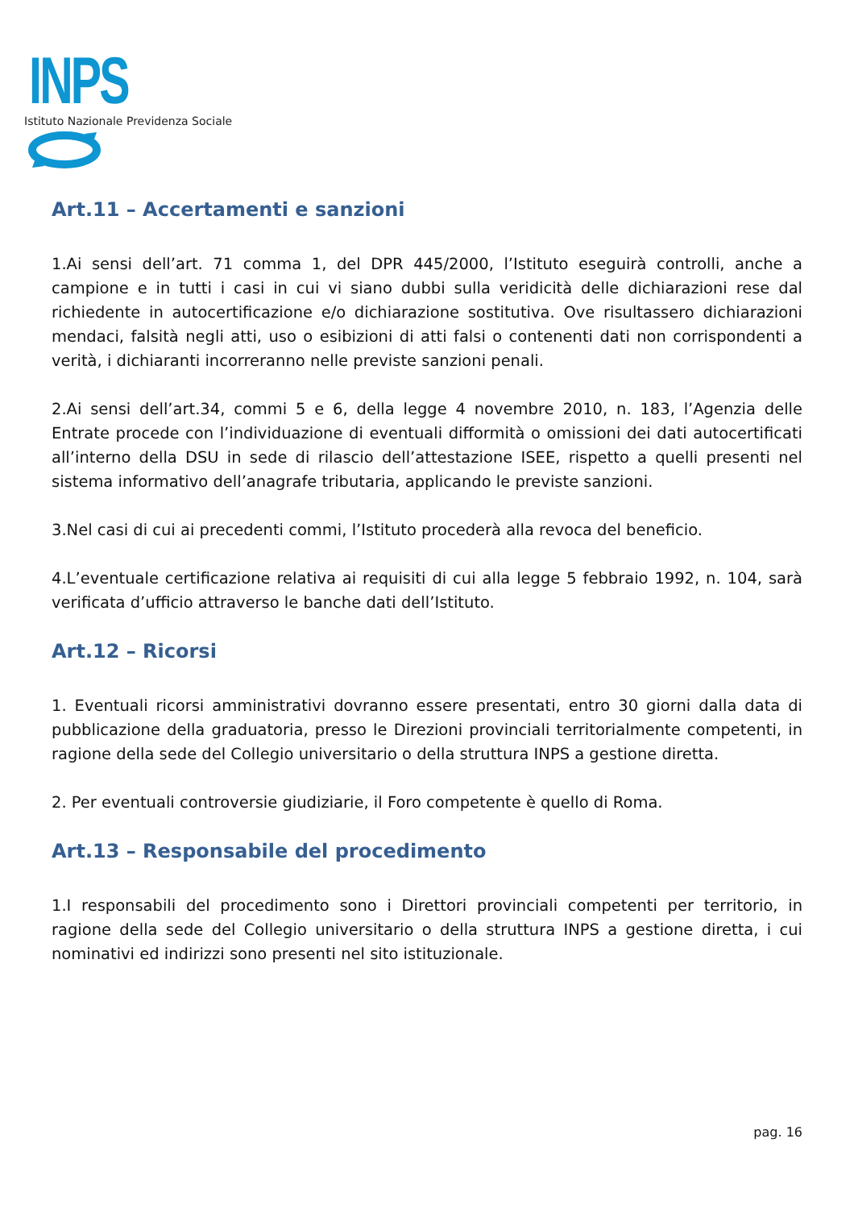INPS
Istituto Nazionale Previdenza Sociale
Art.11 – Accertamenti e sanzioni
1.Ai sensi dell’art. 71 comma 1, del DPR 445/2000, l’Istituto eseguirà controlli, anche a campione e in tutti i casi in cui vi siano dubbi sulla veridicità delle dichiarazioni rese dal richiedente in autocertificazione e/o dichiarazione sostitutiva. Ove risultassero dichiarazioni mendaci, falsità negli atti, uso o esibizioni di atti falsi o contenenti dati non corrispondenti a verità, i dichiaranti incorreranno nelle previste sanzioni penali.
2.Ai sensi dell’art.34, commi 5 e 6, della legge 4 novembre 2010, n. 183, l’Agenzia delle Entrate procede con l’individuazione di eventuali difformità o omissioni dei dati autocertificati all’interno della DSU in sede di rilascio dell’attestazione ISEE, rispetto a quelli presenti nel sistema informativo dell’anagrafe tributaria, applicando le previste sanzioni.
3.Nel casi di cui ai precedenti commi, l’Istituto procederà alla revoca del beneficio.
4.L’eventuale certificazione relativa ai requisiti di cui alla legge 5 febbraio 1992, n. 104, sarà verificata d’ufficio attraverso le banche dati dell’Istituto.
Art.12 – Ricorsi
1. Eventuali ricorsi amministrativi dovranno essere presentati, entro 30 giorni dalla data di pubblicazione della graduatoria, presso le Direzioni provinciali territorialmente competenti, in ragione della sede del Collegio universitario o della struttura INPS a gestione diretta.
2. Per eventuali controversie giudiziarie, il Foro competente è quello di Roma.
Art.13 – Responsabile del procedimento
1.I responsabili del procedimento sono i Direttori provinciali competenti per territorio, in ragione della sede del Collegio universitario o della struttura INPS a gestione diretta, i cui nominativi ed indirizzi sono presenti nel sito istituzionale.
pag. 16